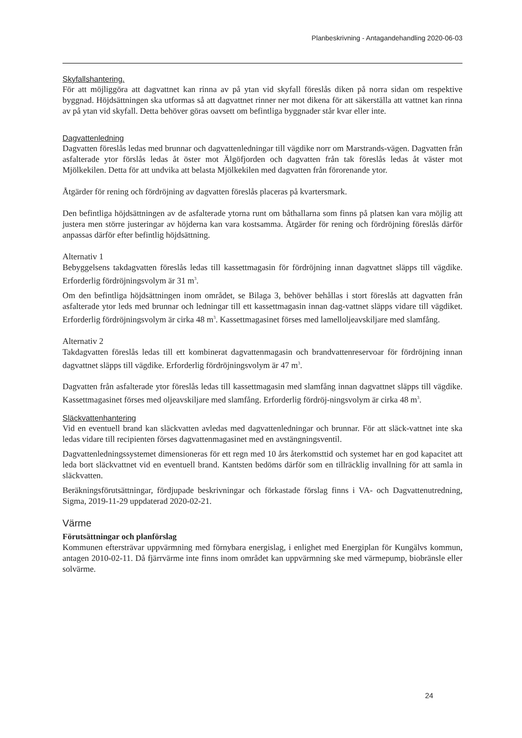Planbeskrivning - Antagandehandling 2020-06-03
Skyfallshantering.
För att möjliggöra att dagvattnet kan rinna av på ytan vid skyfall föreslås diken på norra sidan om respektive byggnad. Höjdsättningen ska utformas så att dagvattnet rinner ner mot dikena för att säkerställa att vattnet kan rinna av på ytan vid skyfall. Detta behöver göras oavsett om befintliga byggnader står kvar eller inte.
Dagvattenledning
Dagvatten föreslås ledas med brunnar och dagvattenledningar till vägdike norr om Marstrands-vägen. Dagvatten från asfalterade ytor förslås ledas åt öster mot Älgöfjorden och dagvatten från tak föreslås ledas åt väster mot Mjölkekilen. Detta för att undvika att belasta Mjölkekilen med dagvatten från förorenande ytor.
Åtgärder för rening och fördröjning av dagvatten föreslås placeras på kvartersmark.
Den befintliga höjdsättningen av de asfalterade ytorna runt om båthallarna som finns på platsen kan vara möjlig att justera men större justeringar av höjderna kan vara kostsamma. Åtgärder för rening och fördröjning föreslås därför anpassas därför efter befintlig höjdsättning.
Alternativ 1
Bebyggelsens takdagvatten föreslås ledas till kassettmagasin för fördröjning innan dagvattnet släpps till vägdike. Erforderlig fördröjningsvolym är 31 m<sup>3</sup>.
Om den befintliga höjdsättningen inom området, se Bilaga 3, behöver behållas i stort föreslås att dagvatten från asfalterade ytor leds med brunnar och ledningar till ett kassettmagasin innan dag-vattnet släpps vidare till vägdiket. Erforderlig fördröjningsvolym är cirka 48 m<sup>3</sup>. Kassettmagasinet förses med lamelloljeavskiljare med slamfång.
Alternativ 2
Takdagvatten föreslås ledas till ett kombinerat dagvattenmagasin och brandvattenreservoar för fördröjning innan dagvattnet släpps till vägdike. Erforderlig fördröjningsvolym är 47 m<sup>3</sup>.
Dagvatten från asfalterade ytor föreslås ledas till kassettmagasin med slamfång innan dagvattnet släpps till vägdike. Kassettmagasinet förses med oljeavskiljare med slamfång. Erforderlig fördröj-ningsvolym är cirka 48 m<sup>3</sup>.
Släckvattenhantering
Vid en eventuell brand kan släckvatten avledas med dagvattenledningar och brunnar. För att släck-vattnet inte ska ledas vidare till recipienten förses dagvattenmagasinet med en avstängningsventil.
Dagvattenledningssystemet dimensioneras för ett regn med 10 års återkomsttid och systemet har en god kapacitet att leda bort släckvattnet vid en eventuell brand. Kantsten bedöms därför som en tillräcklig invallning för att samla in släckvatten.
Beräkningsförutsättningar, fördjupade beskrivningar och förkastade förslag finns i VA- och Dagvattenutredning, Sigma, 2019-11-29 uppdaterad 2020-02-21.
Värme
Förutsättningar och planförslag
Kommunen eftersträvar uppvärmning med förnybara energislag, i enlighet med Energiplan för Kungälvs kommun, antagen 2010-02-11. Då fjärrvärme inte finns inom området kan uppvärmning ske med värmepump, biobränsle eller solvärme.
24